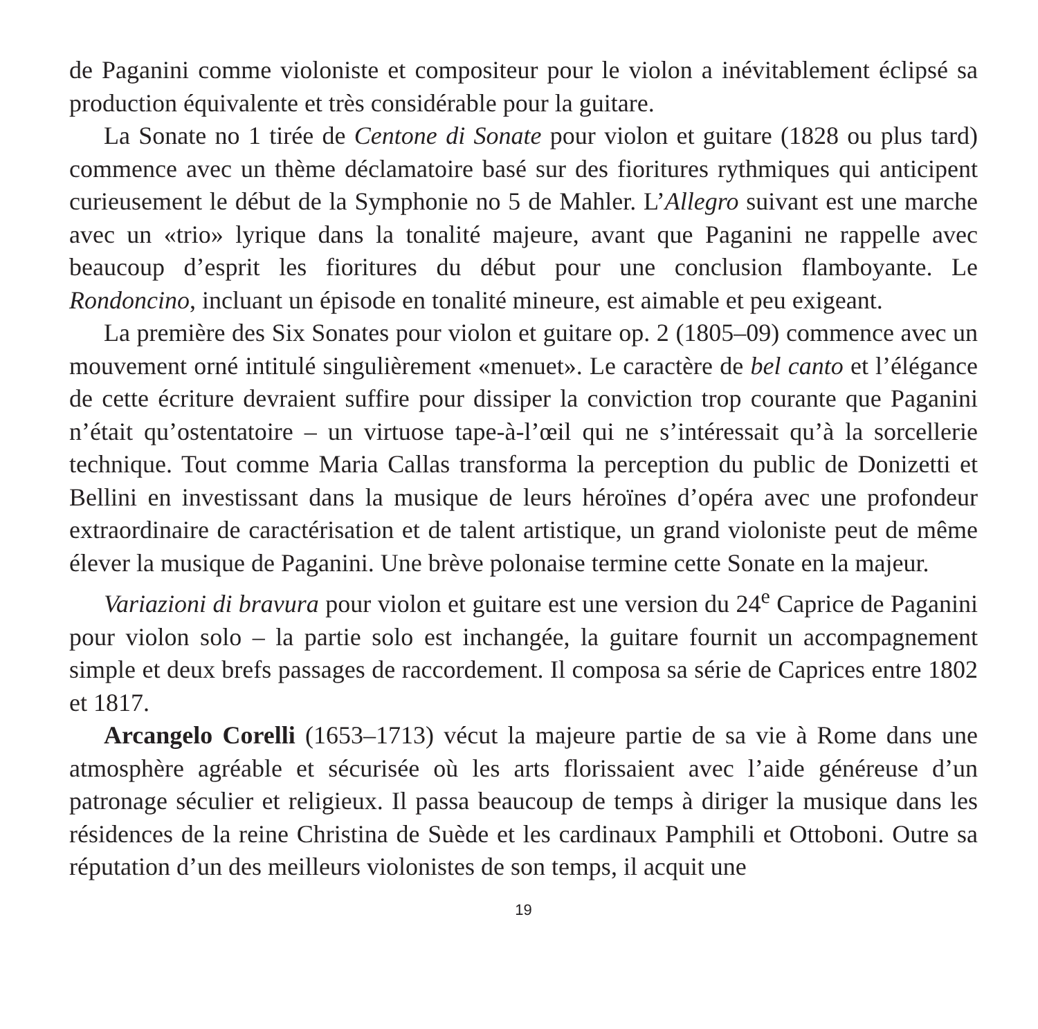de Paganini comme violoniste et compositeur pour le violon a inévitablement éclipsé sa production équivalente et très considérable pour la guitare.
La Sonate no 1 tirée de Centone di Sonate pour violon et guitare (1828 ou plus tard) commence avec un thème déclamatoire basé sur des fioritures rythmiques qui anticipent curieusement le début de la Symphonie no 5 de Mahler. L’Allegro suivant est une marche avec un «trio» lyrique dans la tonalité majeure, avant que Paganini ne rappelle avec beaucoup d’esprit les fioritures du début pour une conclusion flamboyante. Le Rondoncino, incluant un épisode en tonalité mineure, est aimable et peu exigeant.
La première des Six Sonates pour violon et guitare op. 2 (1805–09) commence avec un mouvement orné intitulé singulièrement «menuet». Le caractère de bel canto et l’élégance de cette écriture devraient suffire pour dissiper la conviction trop courante que Paganini n’était qu’ostentatoire – un virtuose tape-à-l’œil qui ne s’intéressait qu’à la sorcellerie technique. Tout comme Maria Callas transforma la perception du public de Donizetti et Bellini en investissant dans la musique de leurs héroïnes d’opéra avec une profondeur extraordinaire de caractérisation et de talent artistique, un grand violoniste peut de même élever la musique de Paganini. Une brève polonaise termine cette Sonate en la majeur.
Variazioni di bravura pour violon et guitare est une version du 24<sup>e</sup> Caprice de Paganini pour violon solo – la partie solo est inchangée, la guitare fournit un accompagnement simple et deux brefs passages de raccordement. Il composa sa série de Caprices entre 1802 et 1817.
Arcangelo Corelli (1653–1713) vécut la majeure partie de sa vie à Rome dans une atmosphère agréable et sécurisée où les arts florissaient avec l’aide généreuse d’un patronage séculier et religieux. Il passa beaucoup de temps à diriger la musique dans les résidences de la reine Christina de Suède et les cardinaux Pamphili et Ottoboni. Outre sa réputation d’un des meilleurs violonistes de son temps, il acquit une
19